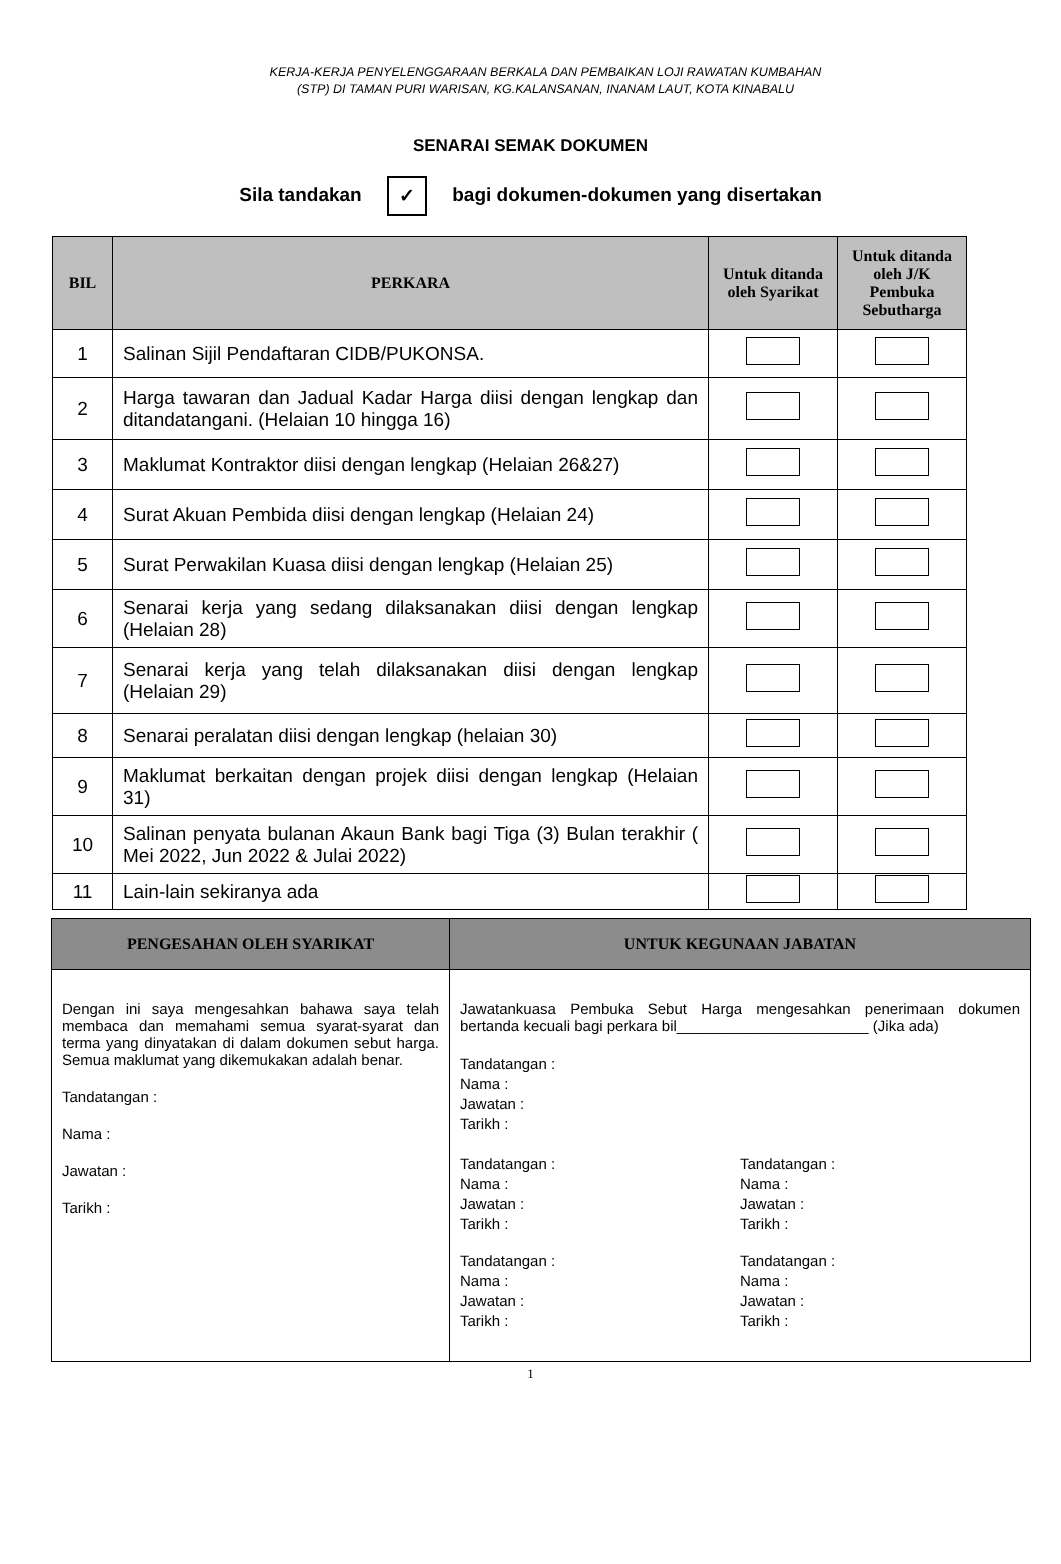KERJA-KERJA PENYELENGGARAAN BERKALA DAN PEMBAIKAN LOJI RAWATAN KUMBAHAN
(STP) DI TAMAN PURI WARISAN, KG.KALANSANAN, INANAM LAUT, KOTA KINABALU
SENARAI SEMAK DOKUMEN
Sila tandakan ✓ bagi dokumen-dokumen yang disertakan
| BIL | PERKARA | Untuk ditanda oleh Syarikat | Untuk ditanda oleh J/K Pembuka Sebutharga |
| --- | --- | --- | --- |
| 1 | Salinan Sijil Pendaftaran CIDB/PUKONSA. | | |
| 2 | Harga tawaran dan Jadual Kadar Harga diisi dengan lengkap dan ditandatangani. (Helaian 10 hingga 16) | | |
| 3 | Maklumat Kontraktor diisi dengan lengkap (Helaian 26&27) | | |
| 4 | Surat Akuan Pembida diisi dengan lengkap (Helaian 24) | | |
| 5 | Surat Perwakilan Kuasa diisi dengan lengkap (Helaian 25) | | |
| 6 | Senarai kerja yang sedang dilaksanakan diisi dengan lengkap (Helaian 28) | | |
| 7 | Senarai kerja yang telah dilaksanakan diisi dengan lengkap (Helaian 29) | | |
| 8 | Senarai peralatan diisi dengan lengkap (helaian 30) | | |
| 9 | Maklumat berkaitan dengan projek diisi dengan lengkap (Helaian 31) | | |
| 10 | Salinan penyata bulanan Akaun Bank bagi Tiga (3) Bulan terakhir ( Mei 2022, Jun 2022 & Julai 2022) | | |
| 11 | Lain-lain sekiranya ada | | |
| PENGESAHAN OLEH SYARIKAT | UNTUK KEGUNAAN JABATAN |
| --- | --- |
| Dengan ini saya mengesahkan bahawa saya telah membaca dan memahami semua syarat-syarat dan terma yang dinyatakan di dalam dokumen sebut harga. Semua maklumat yang dikemukakan adalah benar. Tandatangan : Nama : Jawatan : Tarikh : | Jawatankuasa Pembuka Sebut Harga mengesahkan penerimaan dokumen bertanda kecuali bagi perkara bil_______________________ (Jika ada) Tandatangan : Nama : Jawatan : Tarikh : Tandatangan : Nama : Jawatan : Tarikh : Tandatangan : Nama : Jawatan : Tarikh : Tandatangan : Nama : Jawatan : Tarikh : Tandatangan : Nama : Jawatan : Tarikh : |
1